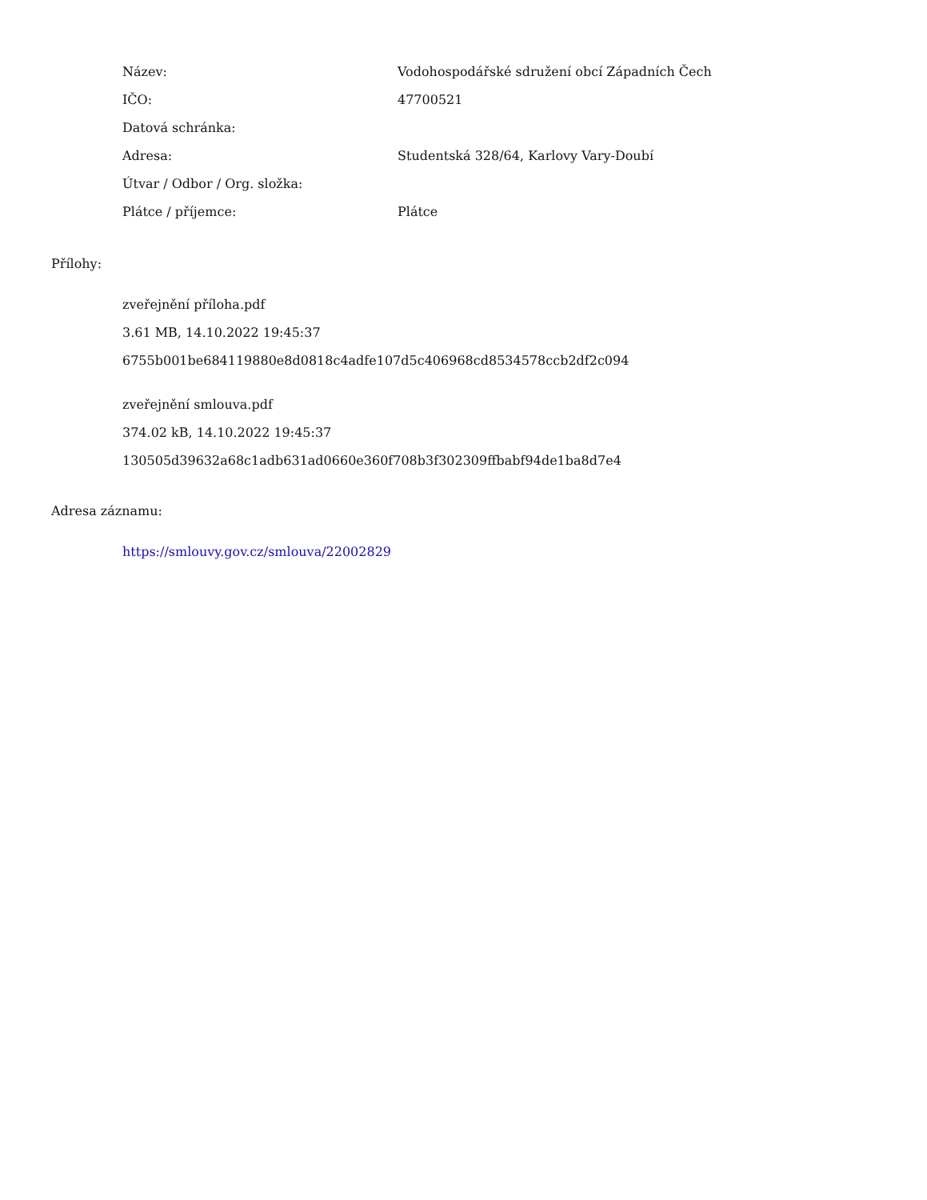| Název: | Vodohospodářské sdružení obcí Západních Čech |
| IČO: | 47700521 |
| Datová schránka: | |
| Adresa: | Studentská 328/64, Karlovy Vary-Doubí |
| Útvar / Odbor / Org. složka: | |
| Plátce / příjemce: | Plátce |
Přílohy:
zveřejnění příloha.pdf
3.61 MB, 14.10.2022 19:45:37
6755b001be684119880e8d0818c4adfe107d5c406968cd8534578ccb2df2c094
zveřejnění smlouva.pdf
374.02 kB, 14.10.2022 19:45:37
130505d39632a68c1adb631ad0660e360f708b3f302309ffbabf94de1ba8d7e4
Adresa záznamu:
https://smlouvy.gov.cz/smlouva/22002829